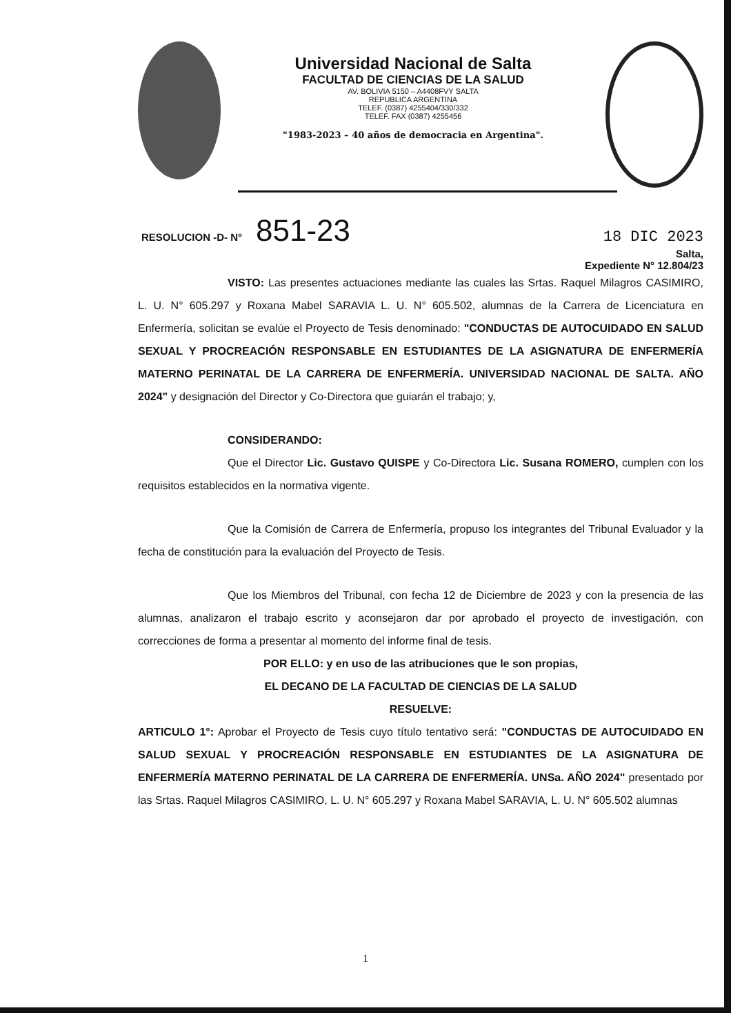Universidad Nacional de Salta
FACULTAD DE CIENCIAS DE LA SALUD
AV. BOLIVIA 5150 – A4408FVY SALTA
REPUBLICA ARGENTINA
TELEF. (0387) 4255404/330/332
TELEF. FAX (0387) 4255456
"1983-2023 – 40 años de democracia en Argentina".
RESOLUCION -D- N° 851-23 18 DIC 2023
Salta,
Expediente N° 12.804/23
VISTO: Las presentes actuaciones mediante las cuales las Srtas. Raquel Milagros CASIMIRO, L. U. N° 605.297 y Roxana Mabel SARAVIA L. U. N° 605.502, alumnas de la Carrera de Licenciatura en Enfermería, solicitan se evalúe el Proyecto de Tesis denominado: "CONDUCTAS DE AUTOCUIDADO EN SALUD SEXUAL Y PROCREACIÓN RESPONSABLE EN ESTUDIANTES DE LA ASIGNATURA DE ENFERMERÍA MATERNO PERINATAL DE LA CARRERA DE ENFERMERÍA. UNIVERSIDAD NACIONAL DE SALTA. AÑO 2024" y designación del Director y Co-Directora que guiarán el trabajo; y,
CONSIDERANDO:
Que el Director Lic. Gustavo QUISPE y Co-Directora Lic. Susana ROMERO, cumplen con los requisitos establecidos en la normativa vigente.
Que la Comisión de Carrera de Enfermería, propuso los integrantes del Tribunal Evaluador y la fecha de constitución para la evaluación del Proyecto de Tesis.
Que los Miembros del Tribunal, con fecha 12 de Diciembre de 2023 y con la presencia de las alumnas, analizaron el trabajo escrito y aconsejaron dar por aprobado el proyecto de investigación, con correcciones de forma a presentar al momento del informe final de tesis.
POR ELLO: y en uso de las atribuciones que le son propias,
EL DECANO DE LA FACULTAD DE CIENCIAS DE LA SALUD
RESUELVE:
ARTICULO 1°: Aprobar el Proyecto de Tesis cuyo título tentativo será: "CONDUCTAS DE AUTOCUIDADO EN SALUD SEXUAL Y PROCREACIÓN RESPONSABLE EN ESTUDIANTES DE LA ASIGNATURA DE ENFERMERÍA MATERNO PERINATAL DE LA CARRERA DE ENFERMERÍA. UNSa. AÑO 2024" presentado por las Srtas. Raquel Milagros CASIMIRO, L. U. N° 605.297 y Roxana Mabel SARAVIA, L. U. N° 605.502 alumnas
1